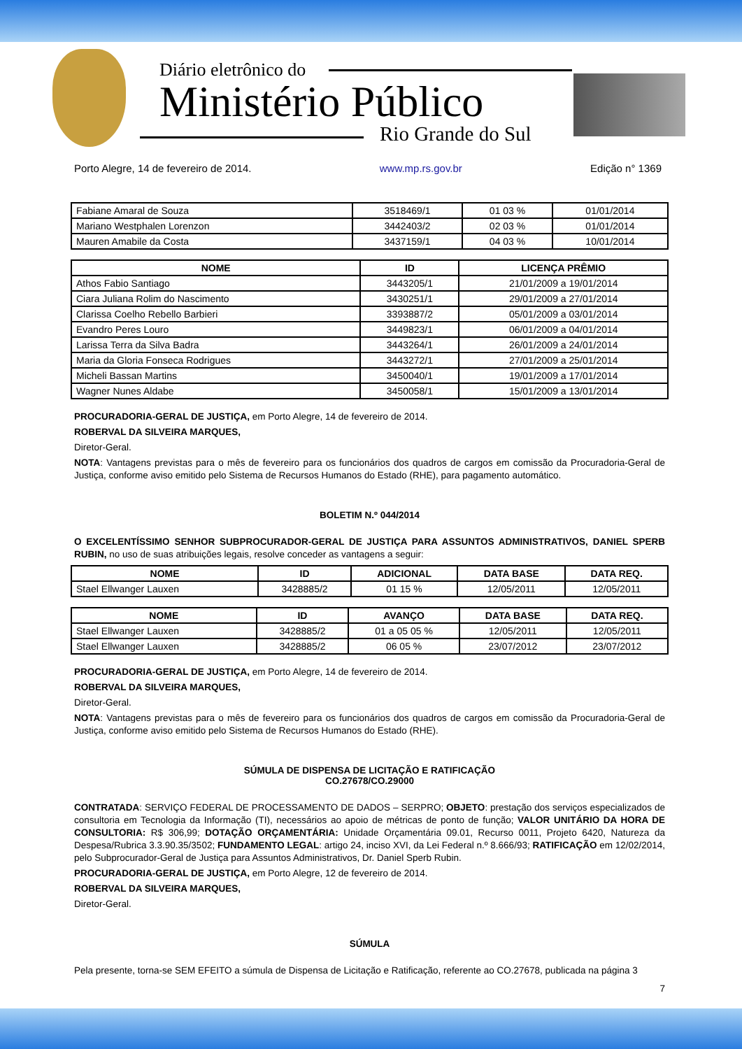Diário eletrônico do
Ministério Público
Rio Grande do Sul
Porto Alegre, 14 de fevereiro de 2014. www.mp.rs.gov.br Edição n° 1369
| Fabiane Amaral de Souza | 3518469/1 | 01 03 % | 01/01/2014 |
| Mariano Westphalen Lorenzon | 3442403/2 | 02 03 % | 01/01/2014 |
| Mauren Amabile da Costa | 3437159/1 | 04 03 % | 10/01/2014 |
| NOME | ID | LICENÇA PRÊMIO |
| --- | --- | --- |
| Athos Fabio Santiago | 3443205/1 | 21/01/2009 a 19/01/2014 |
| Ciara Juliana Rolim do Nascimento | 3430251/1 | 29/01/2009 a 27/01/2014 |
| Clarissa Coelho Rebello Barbieri | 3393887/2 | 05/01/2009 a 03/01/2014 |
| Evandro Peres Louro | 3449823/1 | 06/01/2009 a 04/01/2014 |
| Larissa Terra da Silva Badra | 3443264/1 | 26/01/2009 a 24/01/2014 |
| Maria da Gloria Fonseca Rodrigues | 3443272/1 | 27/01/2009 a 25/01/2014 |
| Micheli Bassan Martins | 3450040/1 | 19/01/2009 a 17/01/2014 |
| Wagner Nunes Aldabe | 3450058/1 | 15/01/2009 a 13/01/2014 |
PROCURADORIA-GERAL DE JUSTIÇA, em Porto Alegre, 14 de fevereiro de 2014.
ROBERVAL DA SILVEIRA MARQUES,
Diretor-Geral.
NOTA: Vantagens previstas para o mês de fevereiro para os funcionários dos quadros de cargos em comissão da Procuradoria-Geral de Justiça, conforme aviso emitido pelo Sistema de Recursos Humanos do Estado (RHE), para pagamento automático.
BOLETIM N.º 044/2014
O EXCELENTÍSSIMO SENHOR SUBPROCURADOR-GERAL DE JUSTIÇA PARA ASSUNTOS ADMINISTRATIVOS, DANIEL SPERB RUBIN, no uso de suas atribuições legais, resolve conceder as vantagens a seguir:
| NOME | ID | ADICIONAL | DATA BASE | DATA REQ. |
| --- | --- | --- | --- | --- |
| Stael Ellwanger Lauxen | 3428885/2 | 01 15 % | 12/05/2011 | 12/05/2011 |
| NOME | ID | AVANÇO | DATA BASE | DATA REQ. |
| --- | --- | --- | --- | --- |
| Stael Ellwanger Lauxen | 3428885/2 | 01 a 05 05 % | 12/05/2011 | 12/05/2011 |
| Stael Ellwanger Lauxen | 3428885/2 | 06 05 % | 23/07/2012 | 23/07/2012 |
PROCURADORIA-GERAL DE JUSTIÇA, em Porto Alegre, 14 de fevereiro de 2014.
ROBERVAL DA SILVEIRA MARQUES,
Diretor-Geral.
NOTA: Vantagens previstas para o mês de fevereiro para os funcionários dos quadros de cargos em comissão da Procuradoria-Geral de Justiça, conforme aviso emitido pelo Sistema de Recursos Humanos do Estado (RHE).
SÚMULA DE DISPENSA DE LICITAÇÃO E RATIFICAÇÃO
CO.27678/CO.29000
CONTRATADA: SERVIÇO FEDERAL DE PROCESSAMENTO DE DADOS – SERPRO; OBJETO: prestação dos serviços especializados de consultoria em Tecnologia da Informação (TI), necessários ao apoio de métricas de ponto de função; VALOR UNITÁRIO DA HORA DE CONSULTORIA: R$ 306,99; DOTAÇÃO ORÇAMENTÁRIA: Unidade Orçamentária 09.01, Recurso 0011, Projeto 6420, Natureza da Despesa/Rubrica 3.3.90.35/3502; FUNDAMENTO LEGAL: artigo 24, inciso XVI, da Lei Federal n.º 8.666/93; RATIFICAÇÃO em 12/02/2014, pelo Subprocurador-Geral de Justiça para Assuntos Administrativos, Dr. Daniel Sperb Rubin.
PROCURADORIA-GERAL DE JUSTIÇA, em Porto Alegre, 12 de fevereiro de 2014.
ROBERVAL DA SILVEIRA MARQUES,
Diretor-Geral.
SÚMULA
Pela presente, torna-se SEM EFEITO a súmula de Dispensa de Licitação e Ratificação, referente ao CO.27678, publicada na página 3
7